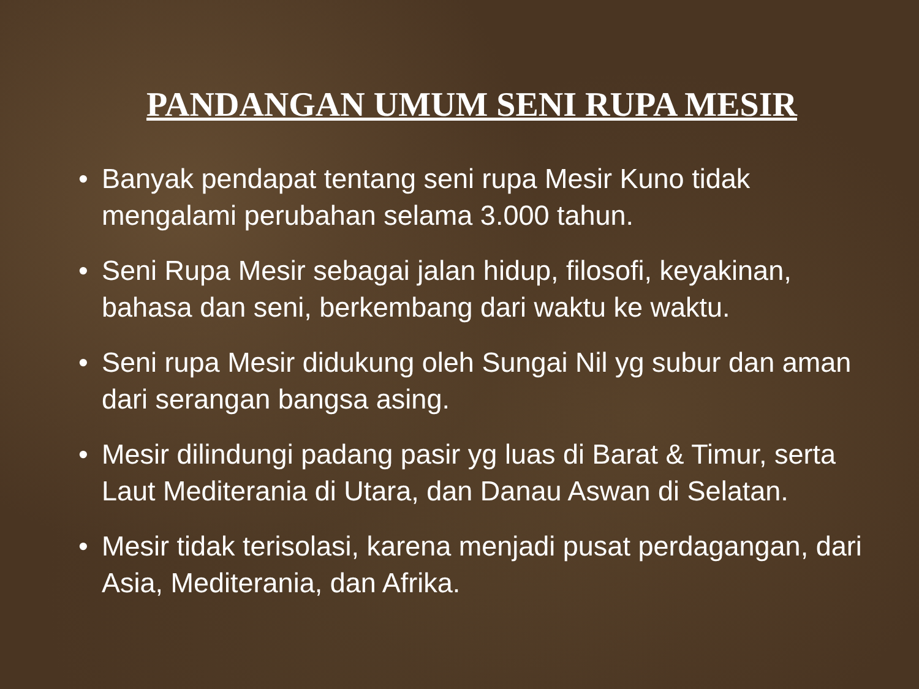PANDANGAN UMUM SENI RUPA MESIR
• Banyak pendapat tentang seni rupa Mesir Kuno tidak mengalami perubahan selama 3.000 tahun.
• Seni Rupa Mesir sebagai jalan hidup, filosofi, keyakinan, bahasa dan seni, berkembang dari waktu ke waktu.
• Seni rupa Mesir didukung oleh Sungai Nil yg subur dan aman dari serangan bangsa asing.
• Mesir dilindungi padang pasir yg luas di Barat & Timur, serta Laut Mediterania di Utara, dan Danau Aswan di Selatan.
• Mesir tidak terisolasi, karena menjadi pusat perdagangan, dari Asia, Mediterania, dan Afrika.